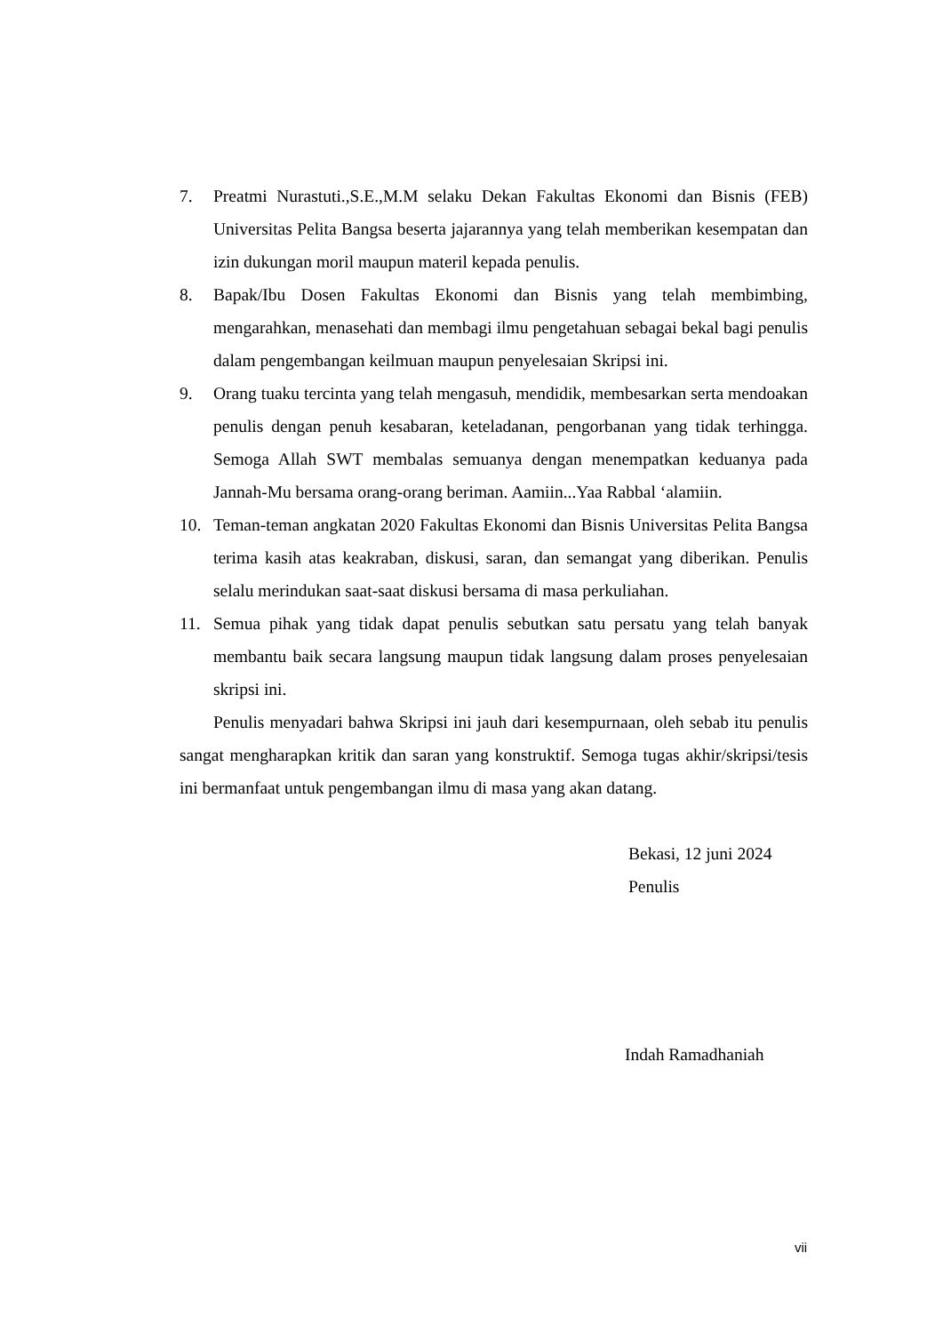7. Preatmi Nurastuti.,S.E.,M.M selaku Dekan Fakultas Ekonomi dan Bisnis (FEB) Universitas Pelita Bangsa beserta jajarannya yang telah memberikan kesempatan dan izin dukungan moril maupun materil kepada penulis.
8. Bapak/Ibu Dosen Fakultas Ekonomi dan Bisnis yang telah membimbing, mengarahkan, menasehati dan membagi ilmu pengetahuan sebagai bekal bagi penulis dalam pengembangan keilmuan maupun penyelesaian Skripsi ini.
9. Orang tuaku tercinta yang telah mengasuh, mendidik, membesarkan serta mendoakan penulis dengan penuh kesabaran, keteladanan, pengorbanan yang tidak terhingga. Semoga Allah SWT membalas semuanya dengan menempatkan keduanya pada Jannah-Mu bersama orang-orang beriman. Aamiin...Yaa Rabbal ‘alamiin.
10. Teman-teman angkatan 2020 Fakultas Ekonomi dan Bisnis Universitas Pelita Bangsa terima kasih atas keakraban, diskusi, saran, dan semangat yang diberikan. Penulis selalu merindukan saat-saat diskusi bersama di masa perkuliahan.
11. Semua pihak yang tidak dapat penulis sebutkan satu persatu yang telah banyak membantu baik secara langsung maupun tidak langsung dalam proses penyelesaian skripsi ini.
Penulis menyadari bahwa Skripsi ini jauh dari kesempurnaan, oleh sebab itu penulis sangat mengharapkan kritik dan saran yang konstruktif. Semoga tugas akhir/skripsi/tesis ini bermanfaat untuk pengembangan ilmu di masa yang akan datang.
Bekasi, 12 juni 2024
Penulis
Indah Ramadhaniah
vii